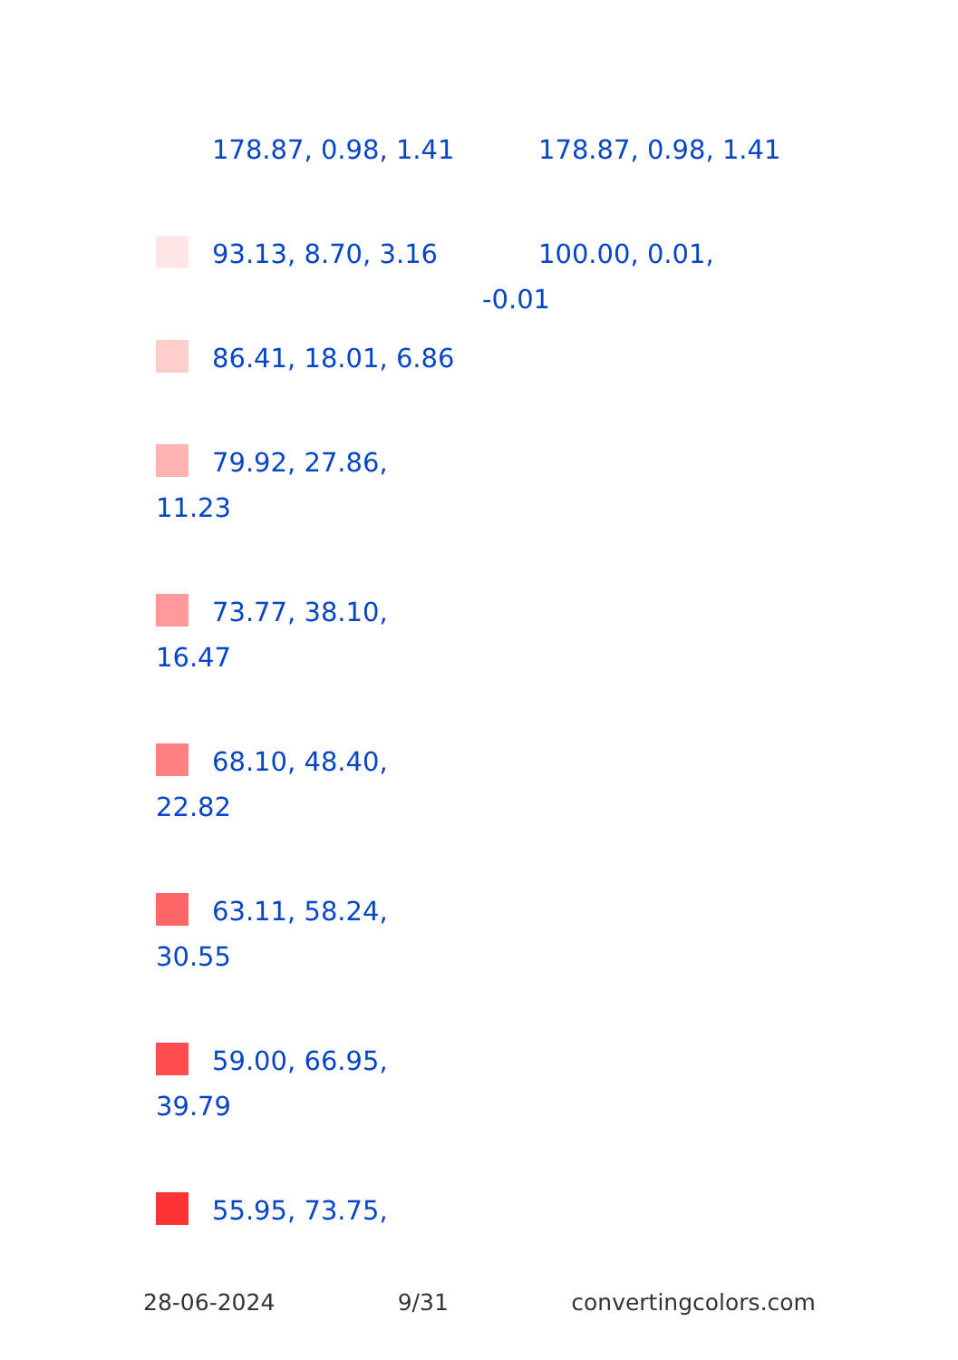| 178.87, 0.98, 1.41 | 178.87, 0.98, 1.41 |
| 93.13, 8.70, 3.16 | 100.00, 0.01, -0.01 |
| 86.41, 18.01, 6.86 | |
| 79.92, 27.86, 11.23 | |
| 73.77, 38.10, 16.47 | |
| 68.10, 48.40, 22.82 | |
| 63.11, 58.24, 30.55 | |
| 59.00, 66.95, 39.79 | |
| 55.95, 73.75, | |
28-06-2024 9/31 convertingcolors.com